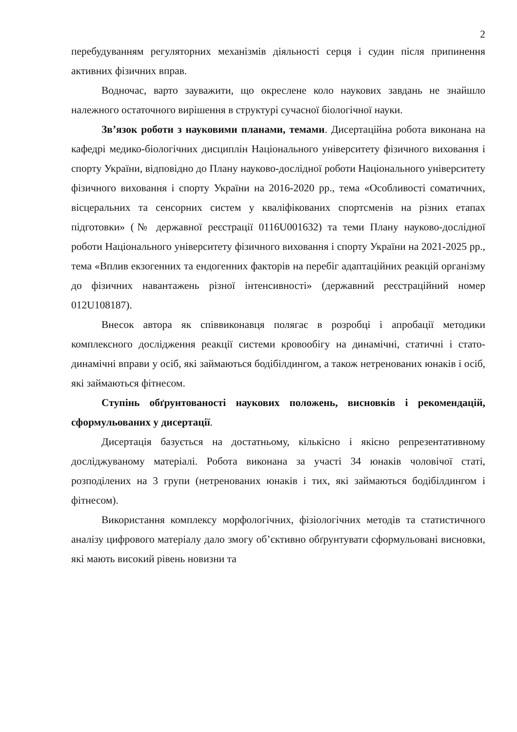2
перебудуванням регуляторних механізмів діяльності серця і судин після припинення активних фізичних вправ.
Водночас, варто зауважити, що окреслене коло наукових завдань не знайшло належного остаточного вирішення в структурі сучасної біологічної науки.
Зв’язок роботи з науковими планами, темами. Дисертаційна робота виконана на кафедрі медико-біологічних дисциплін Національного університету фізичного виховання і спорту України, відповідно до Плану науково-дослідної роботи Національного університету фізичного виховання і спорту України на 2016-2020 рр., тема «Особливості соматичних, вісцеральних та сенсорних систем у кваліфікованих спортсменів на різних етапах підготовки» (№ державної реєстрації 0116U001632) та теми Плану науково-дослідної роботи Національного університету фізичного виховання і спорту України на 2021-2025 рр., тема «Вплив екзогенних та ендогенних факторів на перебіг адаптаційних реакцій організму до фізичних навантажень різної інтенсивності» (державний реєстраційний номер 012U108187).
Внесок автора як співвиконавця полягає в розробці і апробації методики комплексного дослідження реакції системи кровообігу на динамічні, статичні і стато-динамічні вправи у осіб, які займаються бодібілдингом, а також нетренованих юнаків і осіб, які займаються фітнесом.
Ступінь обґрунтованості наукових положень, висновків і рекомендацій, сформульованих у дисертації.
Дисертація базується на достатньому, кількісно і якісно репрезентативному досліджуваному матеріалі. Робота виконана за участі 34 юнаків чоловічої статі, розподілених на 3 групи (нетренованих юнаків і тих, які займаються бодібілдингом і фітнесом).
Використання комплексу морфологічних, фізіологічних методів та статистичного аналізу цифрового матеріалу дало змогу об’єктивно обґрунтувати сформульовані висновки, які мають високий рівень новизни та